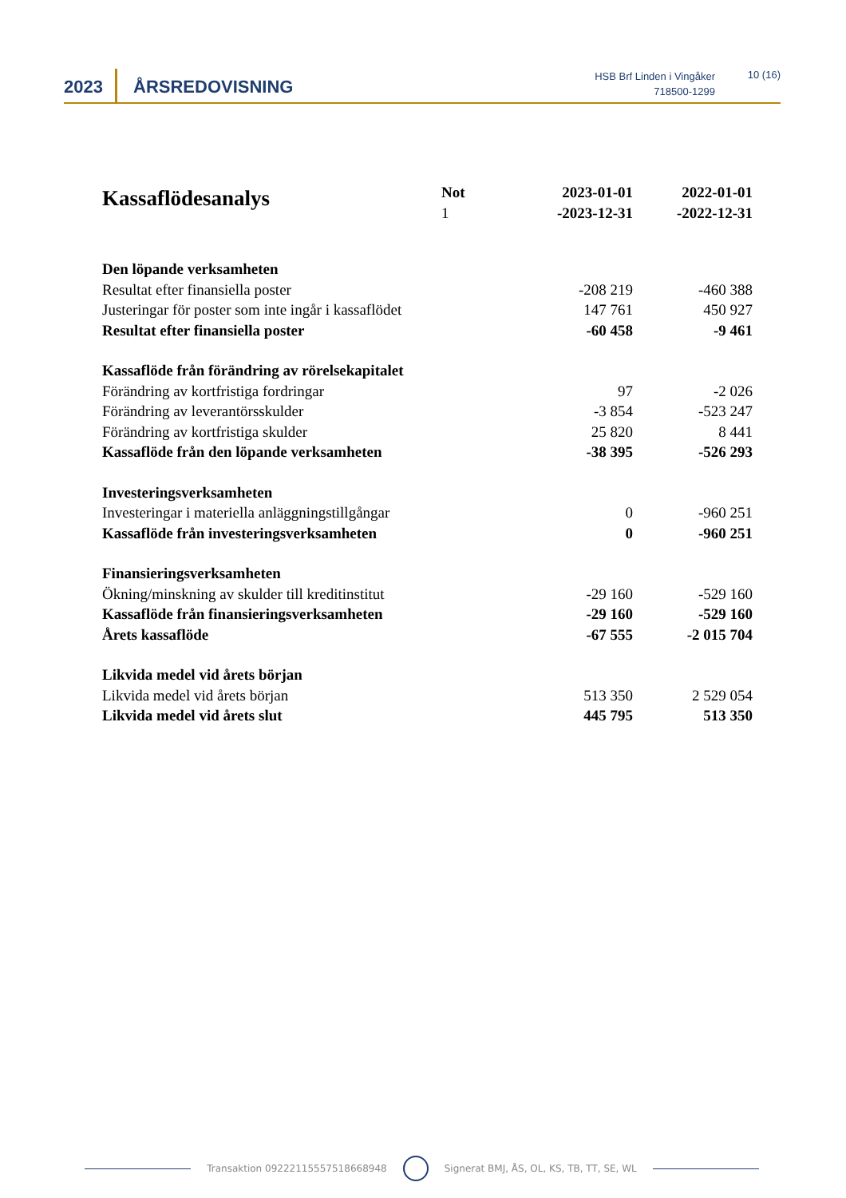2023 ÅRSREDOVISNING
HSB Brf Linden i Vingåker
718500-1299
10 (16)
| Kassaflödesanalys | Not 1 | 2023-01-01 -2023-12-31 | 2022-01-01 -2022-12-31 |
| --- | --- | --- | --- |
| Den löpande verksamheten | | | |
| Resultat efter finansiella poster | | -208 219 | -460 388 |
| Justeringar för poster som inte ingår i kassaflödet | | 147 761 | 450 927 |
| Resultat efter finansiella poster | | -60 458 | -9 461 |
| Kassaflöde från förändring av rörelsekapitalet | | | |
| Förändring av kortfristiga fordringar | | 97 | -2 026 |
| Förändring av leverantörsskulder | | -3 854 | -523 247 |
| Förändring av kortfristiga skulder | | 25 820 | 8 441 |
| Kassaflöde från den löpande verksamheten | | -38 395 | -526 293 |
| Investeringsverksamheten | | | |
| Investeringar i materiella anläggningstillgångar | | 0 | -960 251 |
| Kassaflöde från investeringsverksamheten | | 0 | -960 251 |
| Finansieringsverksamheten | | | |
| Ökning/minskning av skulder till kreditinstitut | | -29 160 | -529 160 |
| Kassaflöde från finansieringsverksamheten | | -29 160 | -529 160 |
| Årets kassaflöde | | -67 555 | -2 015 704 |
| Likvida medel vid årets början | | | |
| Likvida medel vid årets början | | 513 350 | 2 529 054 |
| Likvida medel vid årets slut | | 445 795 | 513 350 |
Transaktion 09222115557518668948 Signerat BMJ, ÅS, OL, KS, TB, TT, SE, WL